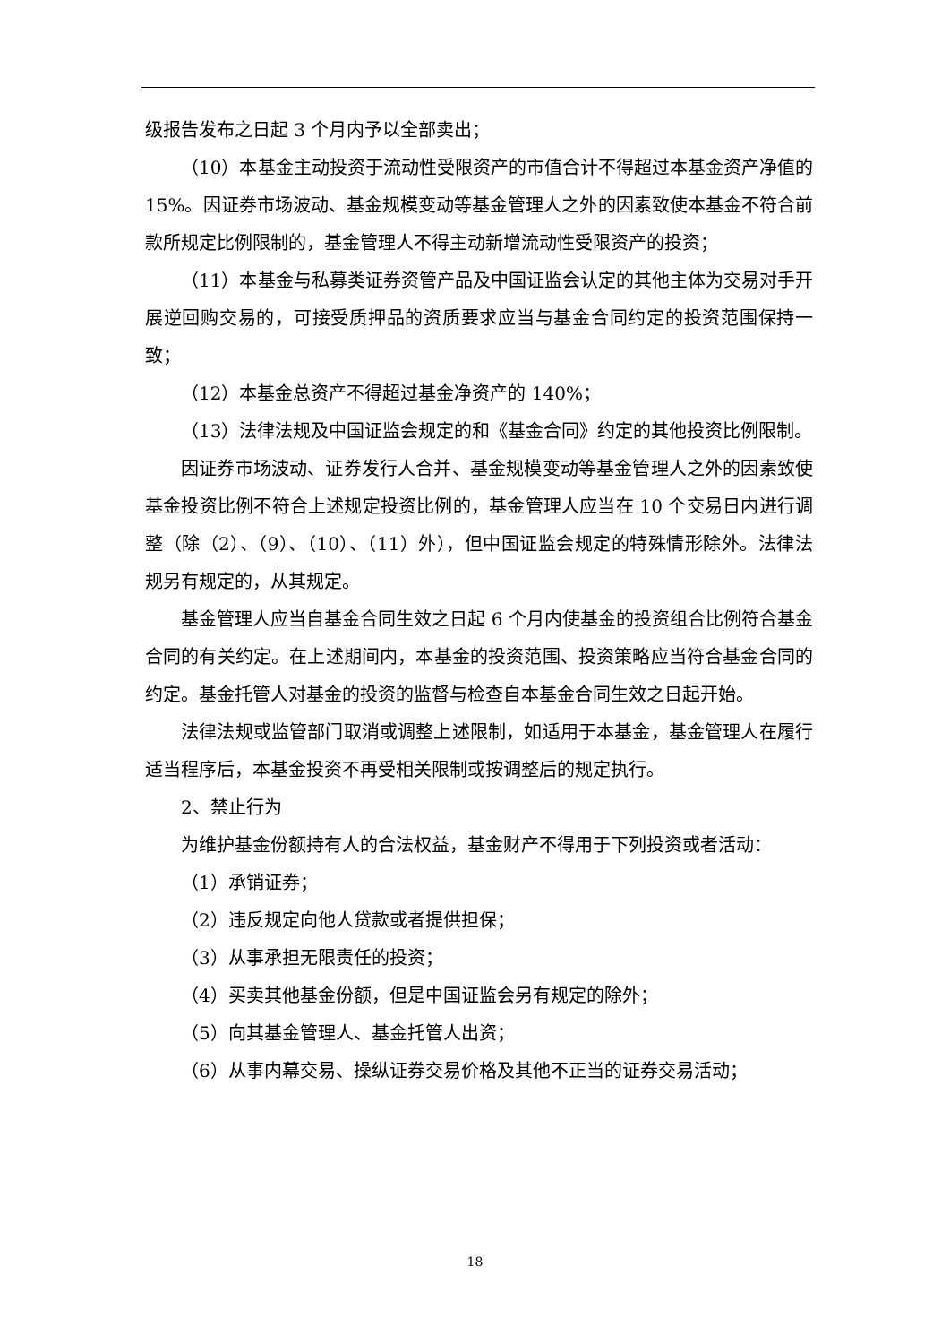级报告发布之日起 3 个月内予以全部卖出；
（10）本基金主动投资于流动性受限资产的市值合计不得超过本基金资产净值的 15%。因证券市场波动、基金规模变动等基金管理人之外的因素致使本基金不符合前款所规定比例限制的，基金管理人不得主动新增流动性受限资产的投资；
（11）本基金与私募类证券资管产品及中国证监会认定的其他主体为交易对手开展逆回购交易的，可接受质押品的资质要求应当与基金合同约定的投资范围保持一致；
（12）本基金总资产不得超过基金净资产的 140%；
（13）法律法规及中国证监会规定的和《基金合同》约定的其他投资比例限制。
因证券市场波动、证券发行人合并、基金规模变动等基金管理人之外的因素致使基金投资比例不符合上述规定投资比例的，基金管理人应当在 10 个交易日内进行调整（除（2）、（9）、（10）、（11）外），但中国证监会规定的特殊情形除外。法律法规另有规定的，从其规定。
基金管理人应当自基金合同生效之日起 6 个月内使基金的投资组合比例符合基金合同的有关约定。在上述期间内，本基金的投资范围、投资策略应当符合基金合同的约定。基金托管人对基金的投资的监督与检查自本基金合同生效之日起开始。
法律法规或监管部门取消或调整上述限制，如适用于本基金，基金管理人在履行适当程序后，本基金投资不再受相关限制或按调整后的规定执行。
2、禁止行为
为维护基金份额持有人的合法权益，基金财产不得用于下列投资或者活动：
（1）承销证券；
（2）违反规定向他人贷款或者提供担保；
（3）从事承担无限责任的投资；
（4）买卖其他基金份额，但是中国证监会另有规定的除外；
（5）向其基金管理人、基金托管人出资；
（6）从事内幕交易、操纵证券交易价格及其他不正当的证券交易活动；
18